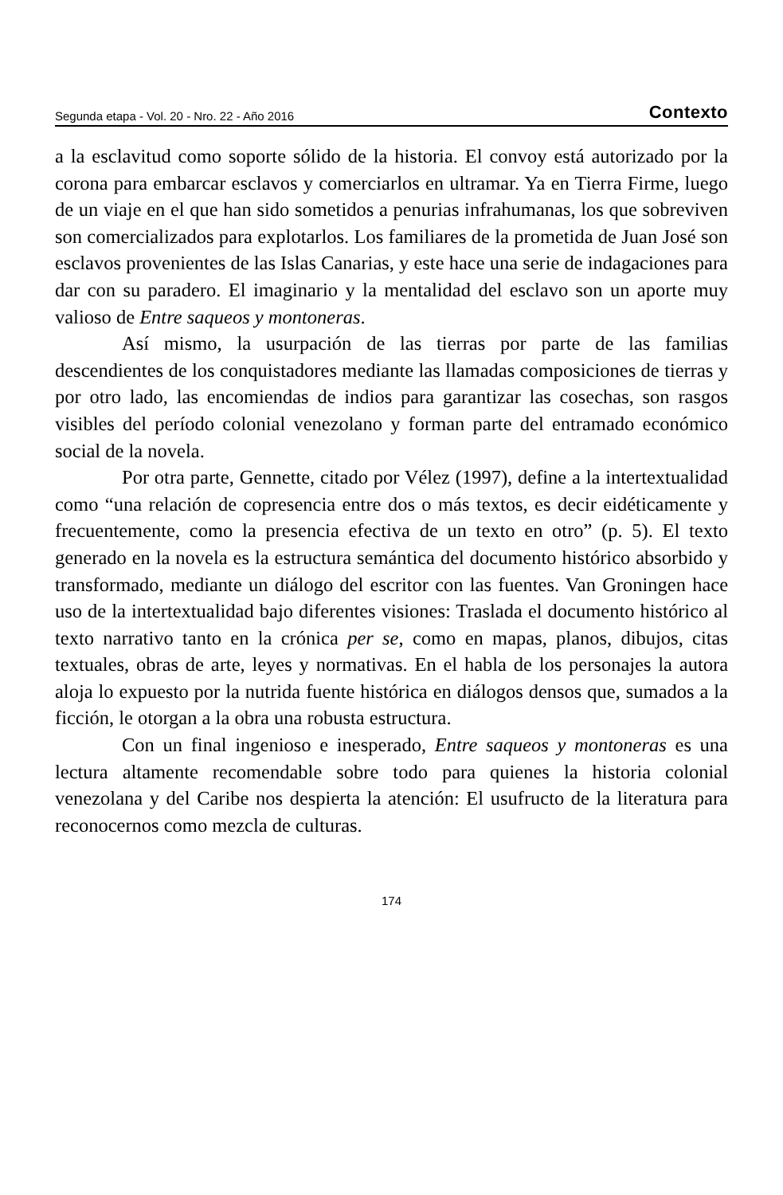Segunda etapa - Vol. 20 - Nro. 22 - Año 2016 Contexto
a la esclavitud como soporte sólido de la historia. El convoy está autorizado por la corona para embarcar esclavos y comerciarlos en ultramar. Ya en Tierra Firme, luego de un viaje en el que han sido sometidos a penurias infrahumanas, los que sobreviven son comercializados para explotarlos. Los familiares de la prometida de Juan José son esclavos provenientes de las Islas Canarias, y este hace una serie de indagaciones para dar con su paradero. El imaginario y la mentalidad del esclavo son un aporte muy valioso de Entre saqueos y montoneras.
Así mismo, la usurpación de las tierras por parte de las familias descendientes de los conquistadores mediante las llamadas composiciones de tierras y por otro lado, las encomiendas de indios para garantizar las cosechas, son rasgos visibles del período colonial venezolano y forman parte del entramado económico social de la novela.
Por otra parte, Gennette, citado por Vélez (1997), define a la intertextualidad como “una relación de copresencia entre dos o más textos, es decir eidéticamente y frecuentemente, como la presencia efectiva de un texto en otro” (p. 5). El texto generado en la novela es la estructura semántica del documento histórico absorbido y transformado, mediante un diálogo del escritor con las fuentes. Van Groningen hace uso de la intertextualidad bajo diferentes visiones: Traslada el documento histórico al texto narrativo tanto en la crónica per se, como en mapas, planos, dibujos, citas textuales, obras de arte, leyes y normativas. En el habla de los personajes la autora aloja lo expuesto por la nutrida fuente histórica en diálogos densos que, sumados a la ficción, le otorgan a la obra una robusta estructura.
Con un final ingenioso e inesperado, Entre saqueos y montoneras es una lectura altamente recomendable sobre todo para quienes la historia colonial venezolana y del Caribe nos despierta la atención: El usufructo de la literatura para reconocernos como mezcla de culturas.
174